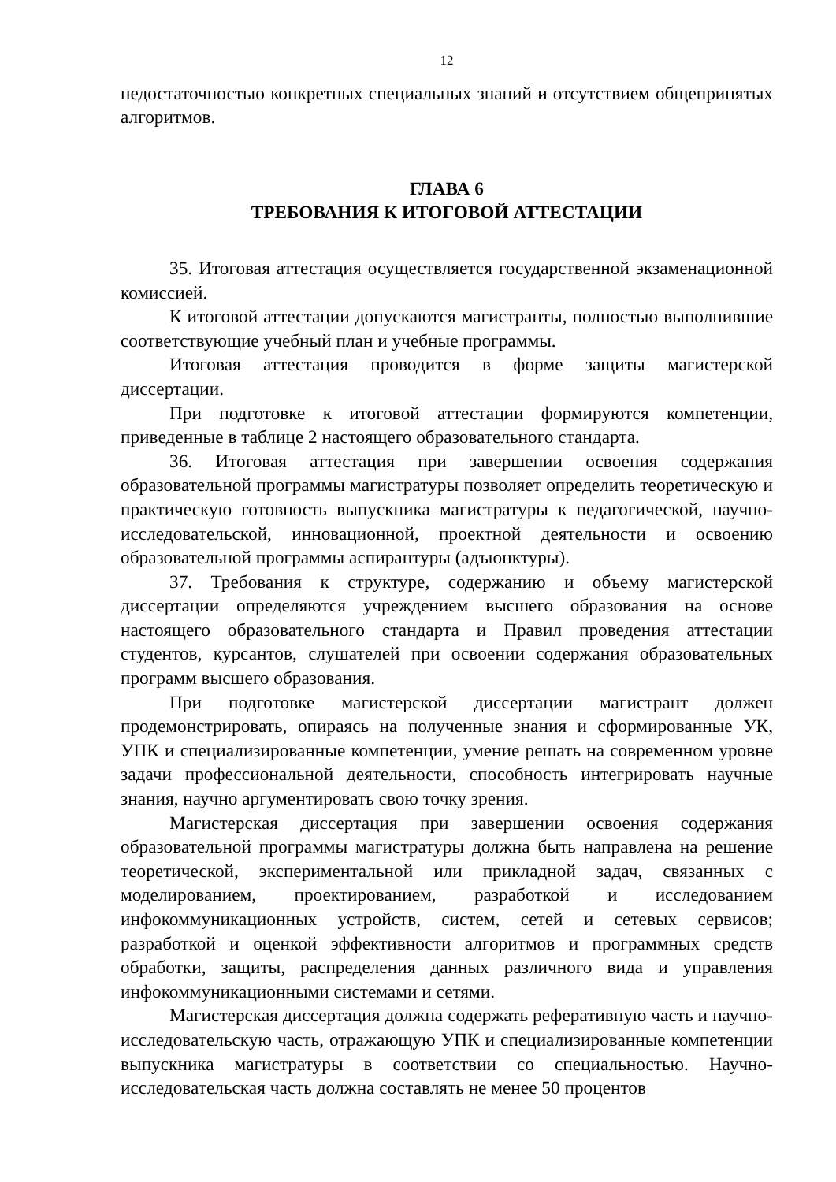12
недостаточностью конкретных специальных знаний и отсутствием общепринятых алгоритмов.
ГЛАВА 6
ТРЕБОВАНИЯ К ИТОГОВОЙ АТТЕСТАЦИИ
35. Итоговая аттестация осуществляется государственной экзаменационной комиссией.
К итоговой аттестации допускаются магистранты, полностью выполнившие соответствующие учебный план и учебные программы.
Итоговая аттестация проводится в форме защиты магистерской диссертации.
При подготовке к итоговой аттестации формируются компетенции, приведенные в таблице 2 настоящего образовательного стандарта.
36. Итоговая аттестация при завершении освоения содержания образовательной программы магистратуры позволяет определить теоретическую и практическую готовность выпускника магистратуры к педагогической, научно-исследовательской, инновационной, проектной деятельности и освоению образовательной программы аспирантуры (адъюнктуры).
37. Требования к структуре, содержанию и объему магистерской диссертации определяются учреждением высшего образования на основе настоящего образовательного стандарта и Правил проведения аттестации студентов, курсантов, слушателей при освоении содержания образовательных программ высшего образования.
При подготовке магистерской диссертации магистрант должен продемонстрировать, опираясь на полученные знания и сформированные УК, УПК и специализированные компетенции, умение решать на современном уровне задачи профессиональной деятельности, способность интегрировать научные знания, научно аргументировать свою точку зрения.
Магистерская диссертация при завершении освоения содержания образовательной программы магистратуры должна быть направлена на решение теоретической, экспериментальной или прикладной задач, связанных с моделированием, проектированием, разработкой и исследованием инфокоммуникационных устройств, систем, сетей и сетевых сервисов; разработкой и оценкой эффективности алгоритмов и программных средств обработки, защиты, распределения данных различного вида и управления инфокоммуникационными системами и сетями.
Магистерская диссертация должна содержать реферативную часть и научно-исследовательскую часть, отражающую УПК и специализированные компетенции выпускника магистратуры в соответствии со специальностью. Научно-исследовательская часть должна составлять не менее 50 процентов